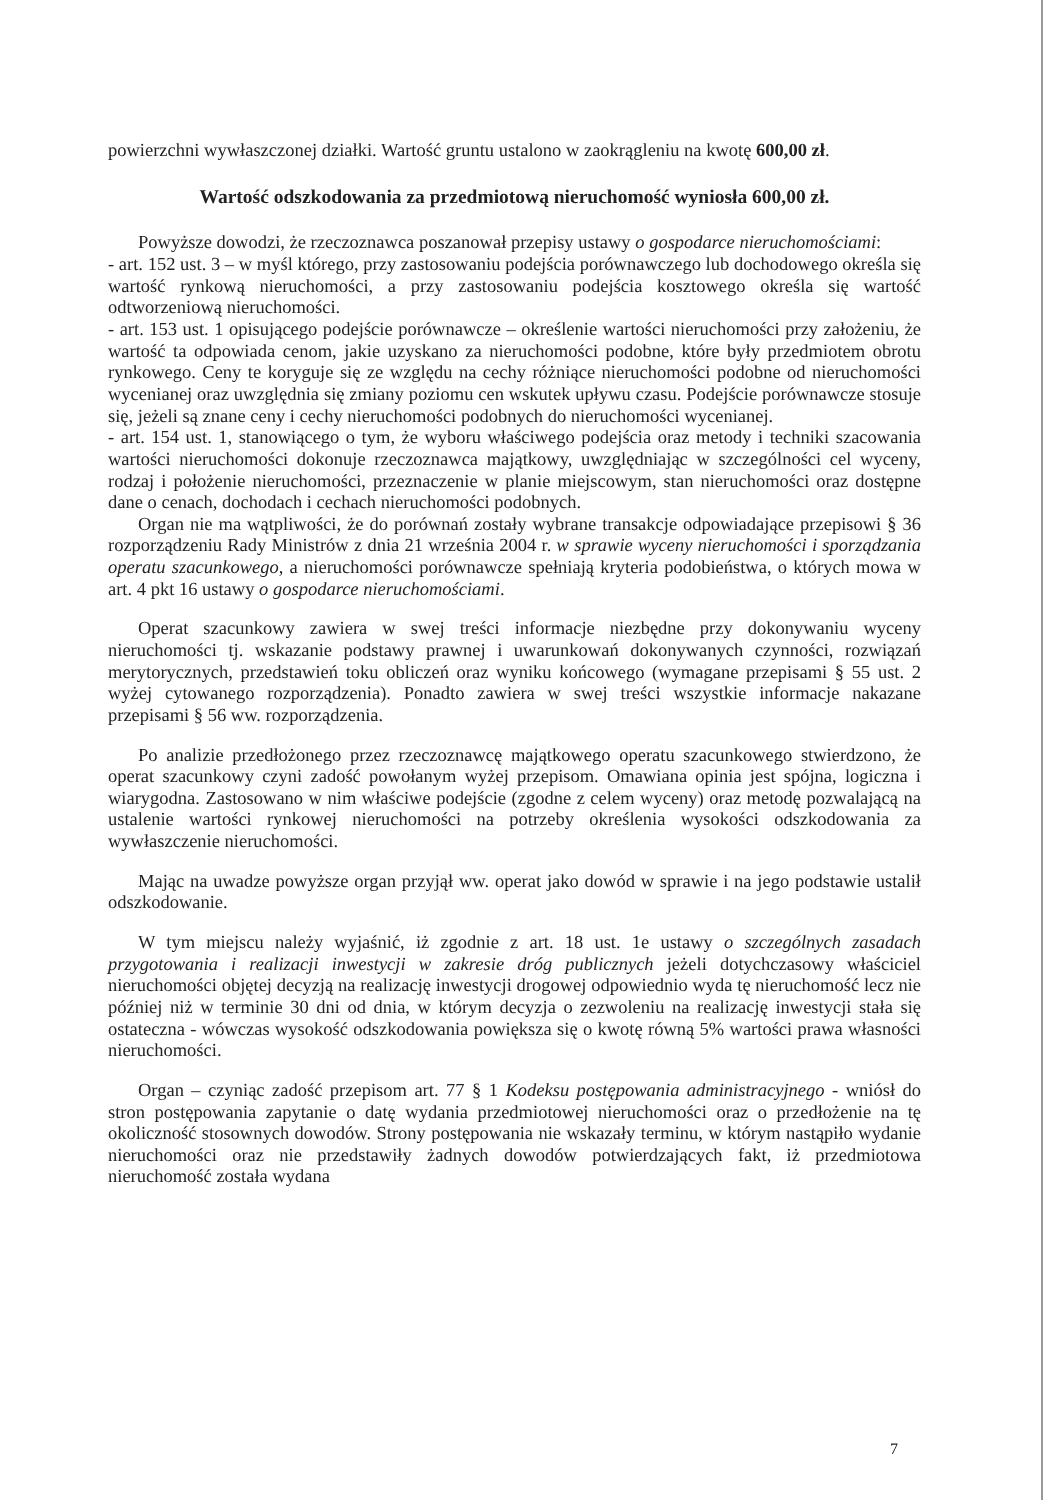powierzchni wywłaszczonej działki. Wartość gruntu ustalono w zaokrągleniu na kwotę 600,00 zł.
Wartość odszkodowania za przedmiotową nieruchomość wyniosła 600,00 zł.
Powyższe dowodzi, że rzeczoznawca poszanował przepisy ustawy o gospodarce nieruchomościami:
- art. 152 ust. 3 – w myśl którego, przy zastosowaniu podejścia porównawczego lub dochodowego określa się wartość rynkową nieruchomości, a przy zastosowaniu podejścia kosztowego określa się wartość odtworzeniową nieruchomości.
- art. 153 ust. 1 opisującego podejście porównawcze – określenie wartości nieruchomości przy założeniu, że wartość ta odpowiada cenom, jakie uzyskano za nieruchomości podobne, które były przedmiotem obrotu rynkowego. Ceny te koryguje się ze względu na cechy różniące nieruchomości podobne od nieruchomości wycenianej oraz uwzględnia się zmiany poziomu cen wskutek upływu czasu. Podejście porównawcze stosuje się, jeżeli są znane ceny i cechy nieruchomości podobnych do nieruchomości wycenianej.
- art. 154 ust. 1, stanowiącego o tym, że wyboru właściwego podejścia oraz metody i techniki szacowania wartości nieruchomości dokonuje rzeczoznawca majątkowy, uwzględniając w szczególności cel wyceny, rodzaj i położenie nieruchomości, przeznaczenie w planie miejscowym, stan nieruchomości oraz dostępne dane o cenach, dochodach i cechach nieruchomości podobnych.
Organ nie ma wątpliwości, że do porównań zostały wybrane transakcje odpowiadające przepisowi § 36 rozporządzeniu Rady Ministrów z dnia 21 września 2004 r. w sprawie wyceny nieruchomości i sporządzania operatu szacunkowego, a nieruchomości porównawcze spełniają kryteria podobieństwa, o których mowa w art. 4 pkt 16 ustawy o gospodarce nieruchomościami.
Operat szacunkowy zawiera w swej treści informacje niezbędne przy dokonywaniu wyceny nieruchomości tj. wskazanie podstawy prawnej i uwarunkowań dokonywanych czynności, rozwiązań merytorycznych, przedstawień toku obliczeń oraz wyniku końcowego (wymagane przepisami § 55 ust. 2 wyżej cytowanego rozporządzenia). Ponadto zawiera w swej treści wszystkie informacje nakazane przepisami § 56 ww. rozporządzenia.
Po analizie przedłożonego przez rzeczoznawcę majątkowego operatu szacunkowego stwierdzono, że operat szacunkowy czyni zadość powołanym wyżej przepisom. Omawiana opinia jest spójna, logiczna i wiarygodna. Zastosowano w nim właściwe podejście (zgodne z celem wyceny) oraz metodę pozwalającą na ustalenie wartości rynkowej nieruchomości na potrzeby określenia wysokości odszkodowania za wywłaszczenie nieruchomości.
Mając na uwadze powyższe organ przyjął ww. operat jako dowód w sprawie i na jego podstawie ustalił odszkodowanie.
W tym miejscu należy wyjaśnić, iż zgodnie z art. 18 ust. 1e ustawy o szczególnych zasadach przygotowania i realizacji inwestycji w zakresie dróg publicznych jeżeli dotychczasowy właściciel nieruchomości objętej decyzją na realizację inwestycji drogowej odpowiednio wyda tę nieruchomość lecz nie później niż w terminie 30 dni od dnia, w którym decyzja o zezwoleniu na realizację inwestycji stała się ostateczna - wówczas wysokość odszkodowania powiększa się o kwotę równą 5% wartości prawa własności nieruchomości.
Organ – czyniąc zadość przepisom art. 77 § 1 Kodeksu postępowania administracyjnego - wniósł do stron postępowania zapytanie o datę wydania przedmiotowej nieruchomości oraz o przedłożenie na tę okoliczność stosownych dowodów. Strony postępowania nie wskazały terminu, w którym nastąpiło wydanie nieruchomości oraz nie przedstawiły żadnych dowodów potwierdzających fakt, iż przedmiotowa nieruchomość została wydana
7